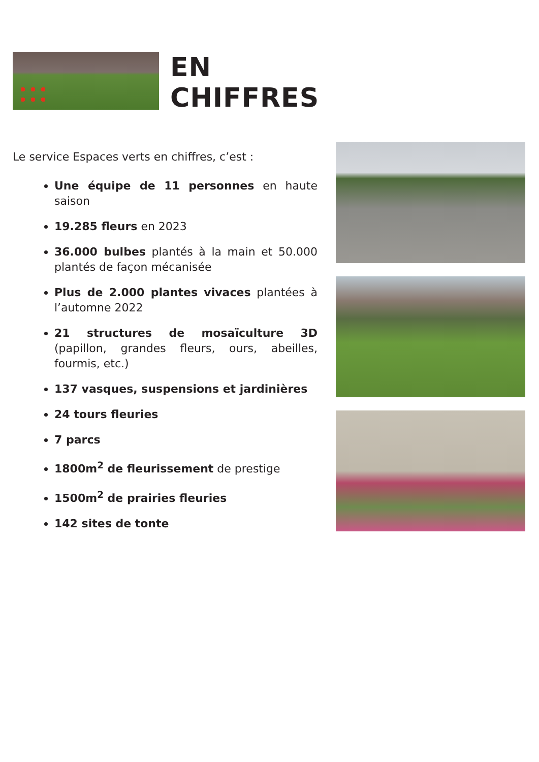EN
CHIFFRES
Le service Espaces verts en chiffres, c’est :
Une équipe de 11 personnes en haute saison
19.285 fleurs en 2023
36.000 bulbes plantés à la main et 50.000 plantés de façon mécanisée
Plus de 2.000 plantes vivaces plantées à l’automne 2022
21 structures de mosaïculture 3D (papillon, grandes fleurs, ours, abeilles, fourmis, etc.)
137 vasques, suspensions et jardinières
24 tours fleuries
7 parcs
1800m<sup>2</sup> de fleurissement de prestige
1500m<sup>2</sup> de prairies fleuries
142 sites de tonte